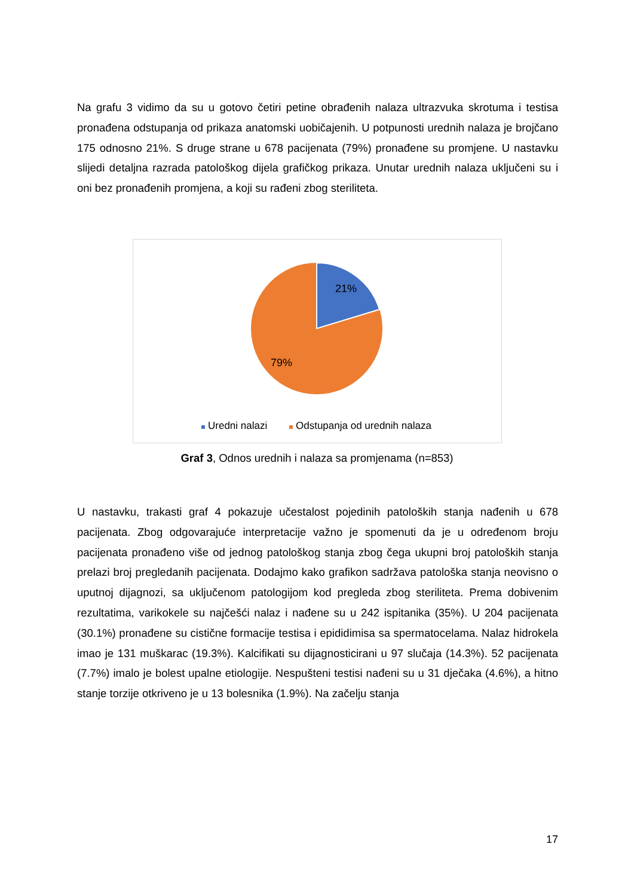Na grafu 3 vidimo da su u gotovo četiri petine obrađenih nalaza ultrazvuka skrotuma i testisa pronađena odstupanja od prikaza anatomski uobičajenih. U potpunosti urednih nalaza je brojčano 175 odnosno 21%. S druge strane u 678 pacijenata (79%) pronađene su promjene. U nastavku slijedi detaljna razrada patološkog dijela grafičkog prikaza. Unutar urednih nalaza uključeni su i oni bez pronađenih promjena, a koji su rađeni zbog steriliteta.
21%
79%
Uredni nalazi Odstupanja od urednih nalaza
Graf 3, Odnos urednih i nalaza sa promjenama (n=853)
U nastavku, trakasti graf 4 pokazuje učestalost pojedinih patoloških stanja nađenih u 678 pacijenata. Zbog odgovarajuće interpretacije važno je spomenuti da je u određenom broju pacijenata pronađeno više od jednog patološkog stanja zbog čega ukupni broj patoloških stanja prelazi broj pregledanih pacijenata. Dodajmo kako grafikon sadržava patološka stanja neovisno o uputnoj dijagnozi, sa uključenom patologijom kod pregleda zbog steriliteta. Prema dobivenim rezultatima, varikokele su najčešći nalaz i nađene su u 242 ispitanika (35%). U 204 pacijenata (30.1%) pronađene su cistične formacije testisa i epididimisa sa spermatocelama. Nalaz hidrokela imao je 131 muškarac (19.3%). Kalcifikati su dijagnosticirani u 97 slučaja (14.3%). 52 pacijenata (7.7%) imalo je bolest upalne etiologije. Nespušteni testisi nađeni su u 31 dječaka (4.6%), a hitno stanje torzije otkriveno je u 13 bolesnika (1.9%). Na začelju stanja
17